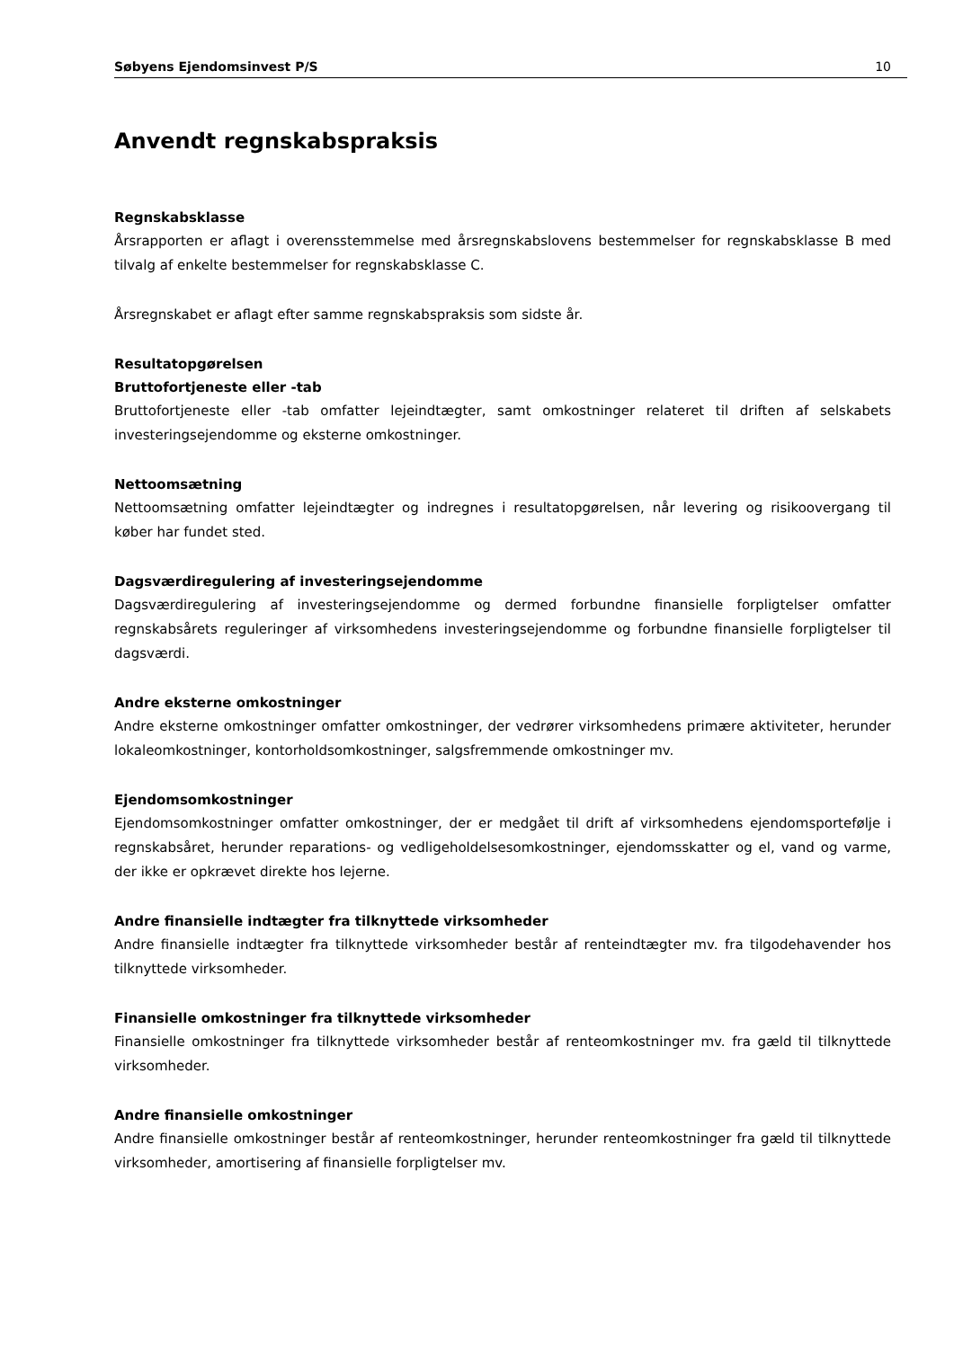Søbyens Ejendomsinvest P/S 10
Anvendt regnskabspraksis
Regnskabsklasse
Årsrapporten er aflagt i overensstemmelse med årsregnskabslovens bestemmelser for regnskabsklasse B med tilvalg af enkelte bestemmelser for regnskabsklasse C.
Årsregnskabet er aflagt efter samme regnskabspraksis som sidste år.
Resultatopgørelsen
Bruttofortjeneste eller -tab
Bruttofortjeneste eller -tab omfatter lejeindtægter, samt omkostninger relateret til driften af selskabets investeringsejendomme og eksterne omkostninger.
Nettoomsætning
Nettoomsætning omfatter lejeindtægter og indregnes i resultatopgørelsen, når levering og risikoovergang til køber har fundet sted.
Dagsværdiregulering af investeringsejendomme
Dagsværdiregulering af investeringsejendomme og dermed forbundne finansielle forpligtelser omfatter regnskabsårets reguleringer af virksomhedens investeringsejendomme og forbundne finansielle forpligtelser til dagsværdi.
Andre eksterne omkostninger
Andre eksterne omkostninger omfatter omkostninger, der vedrører virksomhedens primære aktiviteter, herunder lokaleomkostninger, kontorholdsomkostninger, salgsfremmende omkostninger mv.
Ejendomsomkostninger
Ejendomsomkostninger omfatter omkostninger, der er medgået til drift af virksomhedens ejendomsportefølje i regnskabsåret, herunder reparations- og vedligeholdelsesomkostninger, ejendomsskatter og el, vand og varme, der ikke er opkrævet direkte hos lejerne.
Andre finansielle indtægter fra tilknyttede virksomheder
Andre finansielle indtægter fra tilknyttede virksomheder består af renteindtægter mv. fra tilgodehavender hos tilknyttede virksomheder.
Finansielle omkostninger fra tilknyttede virksomheder
Finansielle omkostninger fra tilknyttede virksomheder består af renteomkostninger mv. fra gæld til tilknyttede virksomheder.
Andre finansielle omkostninger
Andre finansielle omkostninger består af renteomkostninger, herunder renteomkostninger fra gæld til tilknyttede virksomheder, amortisering af finansielle forpligtelser mv.